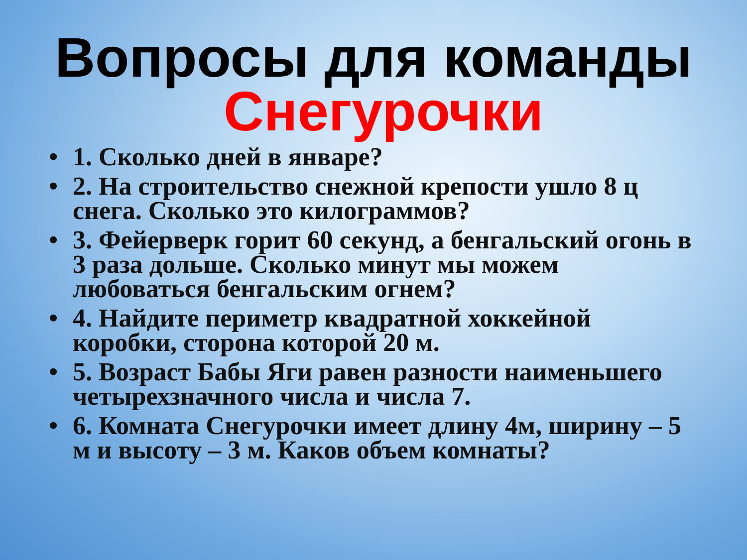Вопросы для команды
Снегурочки
• 1. Сколько дней в январе?
• 2. На строительство снежной крепости ушло 8 ц снега. Сколько это килограммов?
• 3. Фейерверк горит 60 секунд, а бенгальский огонь в 3 раза дольше. Сколько минут мы можем любоваться бенгальским огнем?
• 4. Найдите периметр квадратной хоккейной коробки, сторона которой 20 м.
• 5. Возраст Бабы Яги равен разности наименьшего четырехзначного числа и числа 7.
• 6. Комната Снегурочки имеет длину 4м, ширину – 5 м и высоту – 3 м. Каков объем комнаты?